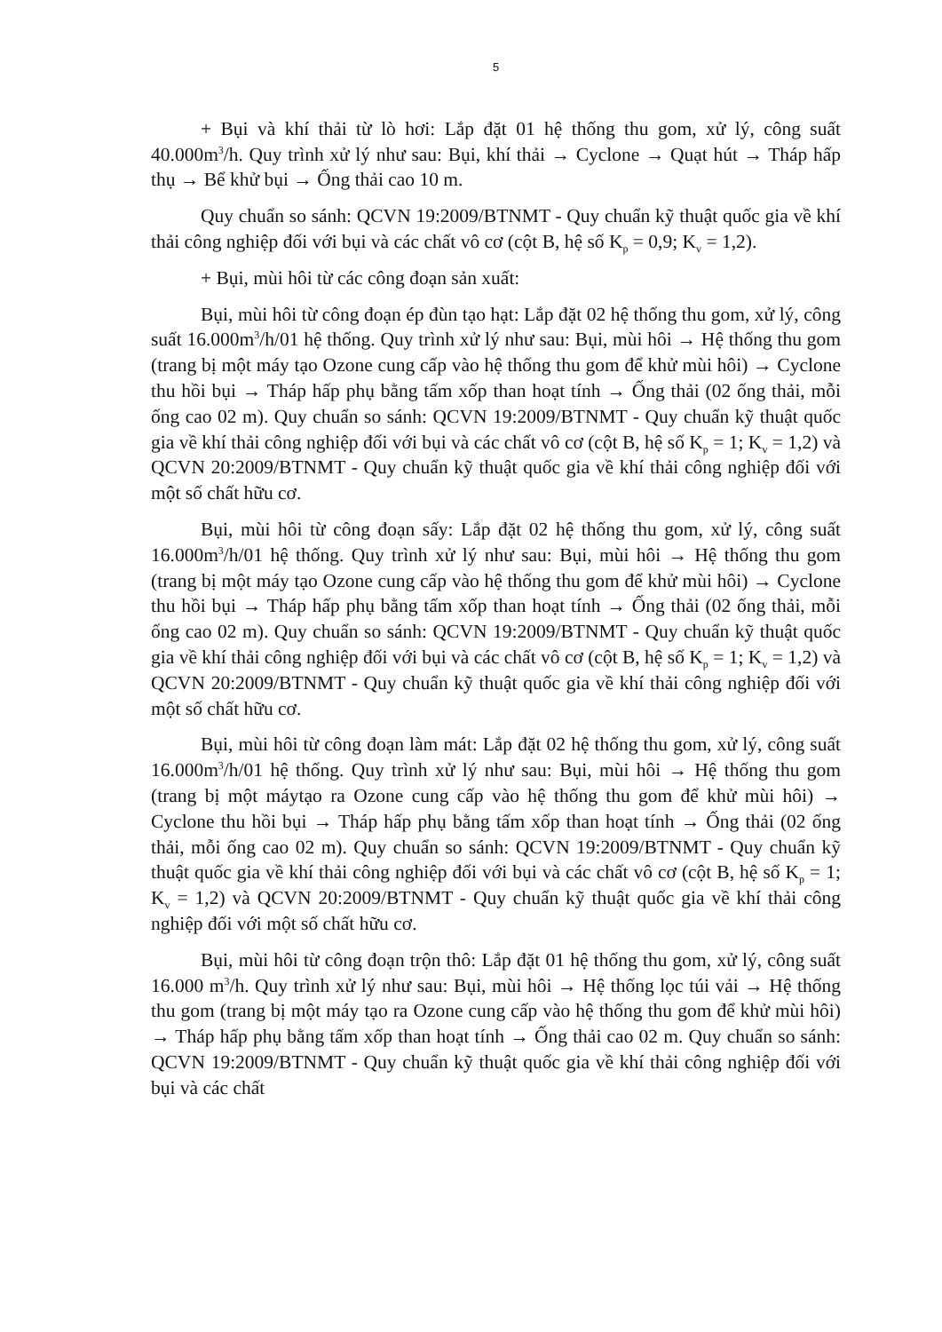5
+ Bụi và khí thải từ lò hơi: Lắp đặt 01 hệ thống thu gom, xử lý, công suất 40.000m<sup>3</sup>/h. Quy trình xử lý như sau: Bụi, khí thải → Cyclone → Quạt hút → Tháp hấp thụ → Bể khử bụi → Ống thải cao 10 m.
Quy chuẩn so sánh: QCVN 19:2009/BTNMT - Quy chuẩn kỹ thuật quốc gia về khí thải công nghiệp đối với bụi và các chất vô cơ (cột B, hệ số K<sub>p</sub> = 0,9; K<sub>v</sub> = 1,2).
+ Bụi, mùi hôi từ các công đoạn sản xuất:
Bụi, mùi hôi từ công đoạn ép đùn tạo hạt: Lắp đặt 02 hệ thống thu gom, xử lý, công suất 16.000m<sup>3</sup>/h/01 hệ thống. Quy trình xử lý như sau: Bụi, mùi hôi → Hệ thống thu gom (trang bị một máy tạo Ozone cung cấp vào hệ thống thu gom để khử mùi hôi) → Cyclone thu hồi bụi → Tháp hấp phụ bằng tấm xốp than hoạt tính → Ống thải (02 ống thải, mỗi ống cao 02 m). Quy chuẩn so sánh: QCVN 19:2009/BTNMT - Quy chuẩn kỹ thuật quốc gia về khí thải công nghiệp đối với bụi và các chất vô cơ (cột B, hệ số K<sub>p</sub> = 1; K<sub>v</sub> = 1,2) và QCVN 20:2009/BTNMT - Quy chuẩn kỹ thuật quốc gia về khí thải công nghiệp đối với một số chất hữu cơ.
Bụi, mùi hôi từ công đoạn sấy: Lắp đặt 02 hệ thống thu gom, xử lý, công suất 16.000m<sup>3</sup>/h/01 hệ thống. Quy trình xử lý như sau: Bụi, mùi hôi → Hệ thống thu gom (trang bị một máy tạo Ozone cung cấp vào hệ thống thu gom để khử mùi hôi) → Cyclone thu hồi bụi → Tháp hấp phụ bằng tấm xốp than hoạt tính → Ống thải (02 ống thải, mỗi ống cao 02 m). Quy chuẩn so sánh: QCVN 19:2009/BTNMT - Quy chuẩn kỹ thuật quốc gia về khí thải công nghiệp đối với bụi và các chất vô cơ (cột B, hệ số K<sub>p</sub> = 1; K<sub>v</sub> = 1,2) và QCVN 20:2009/BTNMT - Quy chuẩn kỹ thuật quốc gia về khí thải công nghiệp đối với một số chất hữu cơ.
Bụi, mùi hôi từ công đoạn làm mát: Lắp đặt 02 hệ thống thu gom, xử lý, công suất 16.000m<sup>3</sup>/h/01 hệ thống. Quy trình xử lý như sau: Bụi, mùi hôi → Hệ thống thu gom (trang bị một máytạo ra Ozone cung cấp vào hệ thống thu gom để khử mùi hôi) → Cyclone thu hồi bụi → Tháp hấp phụ bằng tấm xốp than hoạt tính → Ống thải (02 ống thải, mỗi ống cao 02 m). Quy chuẩn so sánh: QCVN 19:2009/BTNMT - Quy chuẩn kỹ thuật quốc gia về khí thải công nghiệp đối với bụi và các chất vô cơ (cột B, hệ số K<sub>p</sub> = 1; K<sub>v</sub> = 1,2) và QCVN 20:2009/BTNMT - Quy chuẩn kỹ thuật quốc gia về khí thải công nghiệp đối với một số chất hữu cơ.
Bụi, mùi hôi từ công đoạn trộn thô: Lắp đặt 01 hệ thống thu gom, xử lý, công suất 16.000 m<sup>3</sup>/h. Quy trình xử lý như sau: Bụi, mùi hôi → Hệ thống lọc túi vải → Hệ thống thu gom (trang bị một máy tạo ra Ozone cung cấp vào hệ thống thu gom để khử mùi hôi) → Tháp hấp phụ bằng tấm xốp than hoạt tính → Ống thải cao 02 m. Quy chuẩn so sánh: QCVN 19:2009/BTNMT - Quy chuẩn kỹ thuật quốc gia về khí thải công nghiệp đối với bụi và các chất